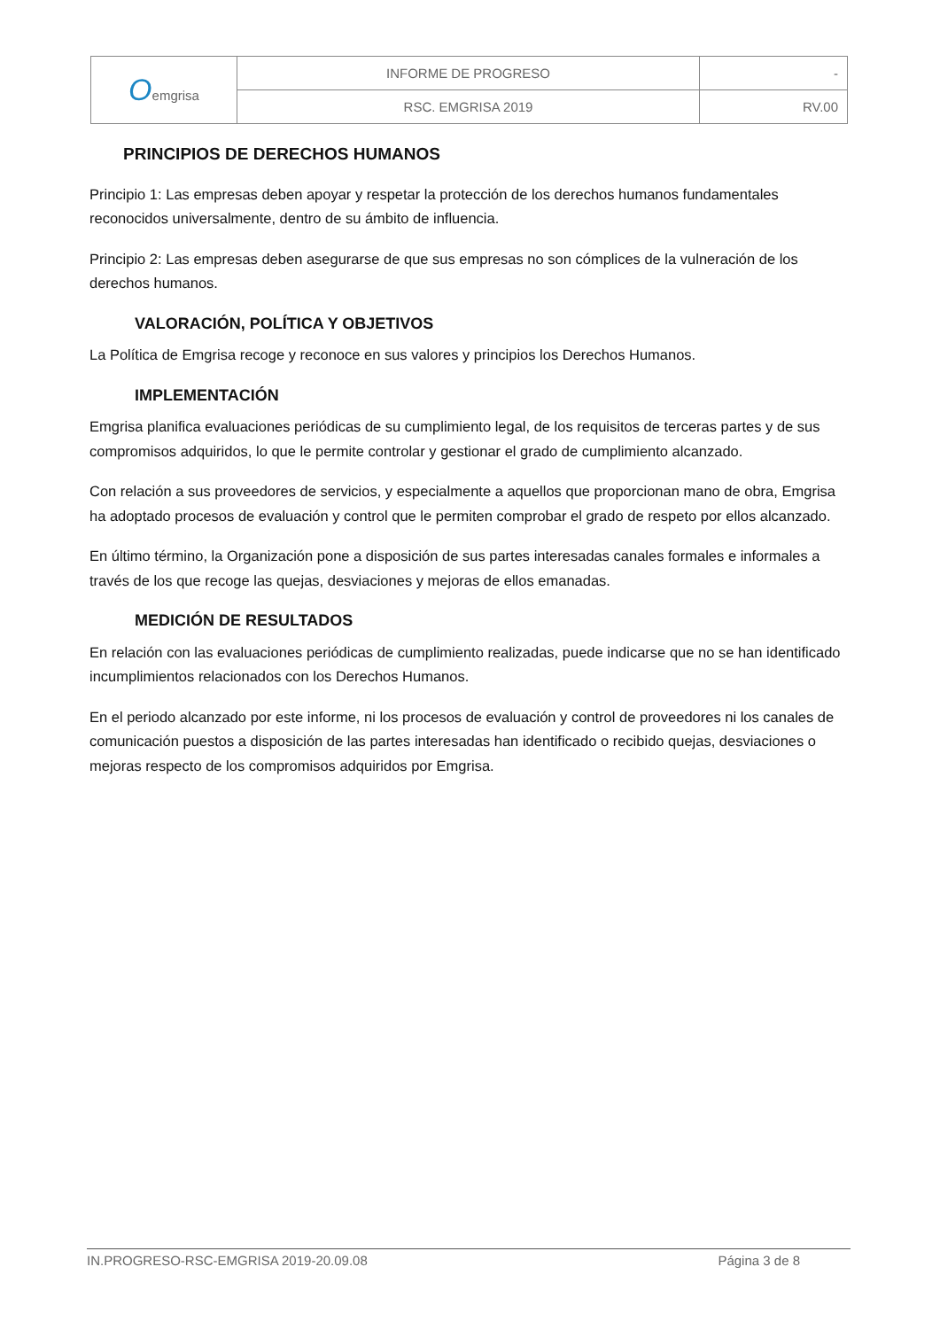| O emgrisa | INFORME DE PROGRESO | - |
| | RSC. EMGRISA 2019 | RV.00 |
PRINCIPIOS DE DERECHOS HUMANOS
Principio 1: Las empresas deben apoyar y respetar la protección de los derechos humanos fundamentales reconocidos universalmente, dentro de su ámbito de influencia.
Principio 2: Las empresas deben asegurarse de que sus empresas no son cómplices de la vulneración de los derechos humanos.
VALORACIÓN, POLÍTICA Y OBJETIVOS
La Política de Emgrisa recoge y reconoce en sus valores y principios los Derechos Humanos.
IMPLEMENTACIÓN
Emgrisa planifica evaluaciones periódicas de su cumplimiento legal, de los requisitos de terceras partes y de sus compromisos adquiridos, lo que le permite controlar y gestionar el grado de cumplimiento alcanzado.
Con relación a sus proveedores de servicios, y especialmente a aquellos que proporcionan mano de obra, Emgrisa ha adoptado procesos de evaluación y control que le permiten comprobar el grado de respeto por ellos alcanzado.
En último término, la Organización pone a disposición de sus partes interesadas canales formales e informales a través de los que recoge las quejas, desviaciones y mejoras de ellos emanadas.
MEDICIÓN DE RESULTADOS
En relación con las evaluaciones periódicas de cumplimiento realizadas, puede indicarse que no se han identificado incumplimientos relacionados con los Derechos Humanos.
En el periodo alcanzado por este informe, ni los procesos de evaluación y control de proveedores ni los canales de comunicación puestos a disposición de las partes interesadas han identificado o recibido quejas, desviaciones o mejoras respecto de los compromisos adquiridos por Emgrisa.
IN.PROGRESO-RSC-EMGRISA 2019-20.09.08 Página 3 de 8